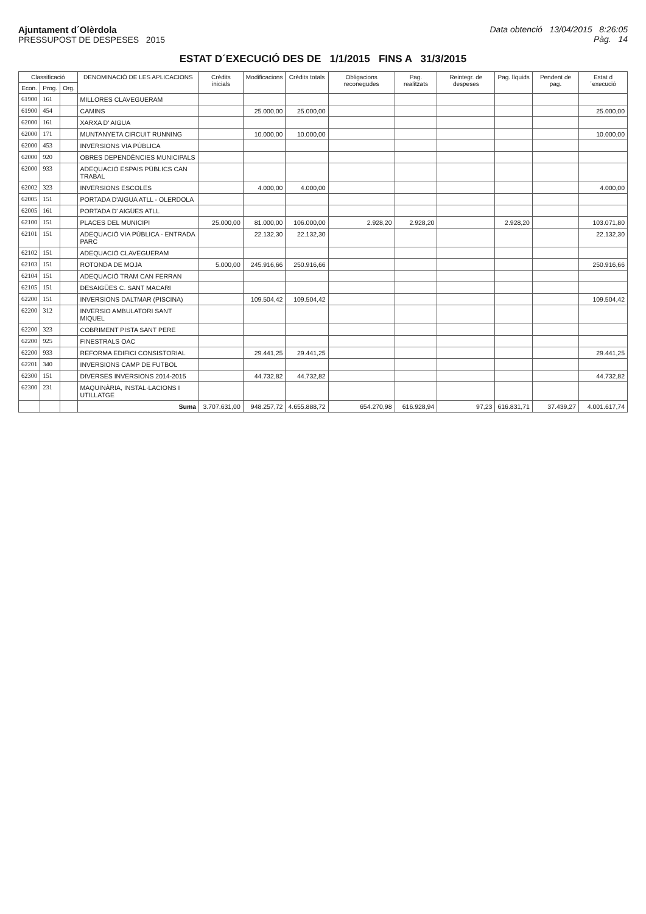Ajuntament d´Olèrdola
PRESSUPOST DE DESPESES 2015
Data obtenció 13/04/2015 8:26:05
Pàg. 14
ESTAT D´EXECUCIÓ DES DE 1/1/2015 FINS A 31/3/2015
| Classificació | | | DENOMINACIÓ DE LES APLICACIONS | Crèdits inicials | Modificacions | Crèdits totals | Obligacions reconegudes | Pag. realitzats | Reintegr. de despeses | Pag. líquids | Pendent de pag. | Estat d´execució |
| --- | --- | --- | --- | --- | --- | --- | --- | --- | --- | --- | --- | --- |
| Econ. | Prog. | Org. | | | | | | | | | | |
| 61900 | 161 | | MILLORES CLAVEGUERAM | | | | | | | | | |
| 61900 | 454 | | CAMINS | | 25.000,00 | 25.000,00 | | | | | | 25.000,00 |
| 62000 | 161 | | XARXA D' AIGUA | | | | | | | | | |
| 62000 | 171 | | MUNTANYETA CIRCUIT RUNNING | | 10.000,00 | 10.000,00 | | | | | | 10.000,00 |
| 62000 | 453 | | INVERSIONS VIA PÚBLICA | | | | | | | | | |
| 62000 | 920 | | OBRES DEPENDÈNCIES MUNICIPALS | | | | | | | | | |
| 62000 | 933 | | ADEQUACIÓ ESPAIS PÚBLICS CAN TRABAL | | | | | | | | | |
| 62002 | 323 | | INVERSIONS ESCOLES | | 4.000,00 | 4.000,00 | | | | | | 4.000,00 |
| 62005 | 151 | | PORTADA D'AIGUA ATLL - OLERDOLA | | | | | | | | | |
| 62005 | 161 | | PORTADA D' AIGÜES ATLL | | | | | | | | | |
| 62100 | 151 | | PLACES DEL MUNICIPI | 25.000,00 | 81.000,00 | 106.000,00 | 2.928,20 | 2.928,20 | | 2.928,20 | | 103.071,80 |
| 62101 | 151 | | ADEQUACIÓ VIA PÚBLICA - ENTRADA PARC | | 22.132,30 | 22.132,30 | | | | | | 22.132,30 |
| 62102 | 151 | | ADEQUACIÓ CLAVEGUERAM | | | | | | | | | |
| 62103 | 151 | | ROTONDA DE MOJA | 5.000,00 | 245.916,66 | 250.916,66 | | | | | | 250.916,66 |
| 62104 | 151 | | ADEQUACIÓ TRAM CAN FERRAN | | | | | | | | | |
| 62105 | 151 | | DESAIGÜES C. SANT MACARI | | | | | | | | | |
| 62200 | 151 | | INVERSIONS DALTMAR (PISCINA) | | 109.504,42 | 109.504,42 | | | | | | 109.504,42 |
| 62200 | 312 | | INVERSIO AMBULATORI SANT MIQUEL | | | | | | | | | |
| 62200 | 323 | | COBRIMENT PISTA SANT PERE | | | | | | | | | |
| 62200 | 925 | | FINESTRALS OAC | | | | | | | | | |
| 62200 | 933 | | REFORMA EDIFICI CONSISTORIAL | | 29.441,25 | 29.441,25 | | | | | | 29.441,25 |
| 62201 | 340 | | INVERSIONS CAMP DE FUTBOL | | | | | | | | | |
| 62300 | 151 | | DIVERSES INVERSIONS 2014-2015 | | 44.732,82 | 44.732,82 | | | | | | 44.732,82 |
| 62300 | 231 | | MAQUINÀRIA, INSTAL·LACIONS I UTILLATGE | | | | | | | | | |
| | | | Suma | 3.707.631,00 | 948.257,72 | 4.655.888,72 | 654.270,98 | 616.928,94 | 97,23 | 616.831,71 | 37.439,27 | 4.001.617,74 |